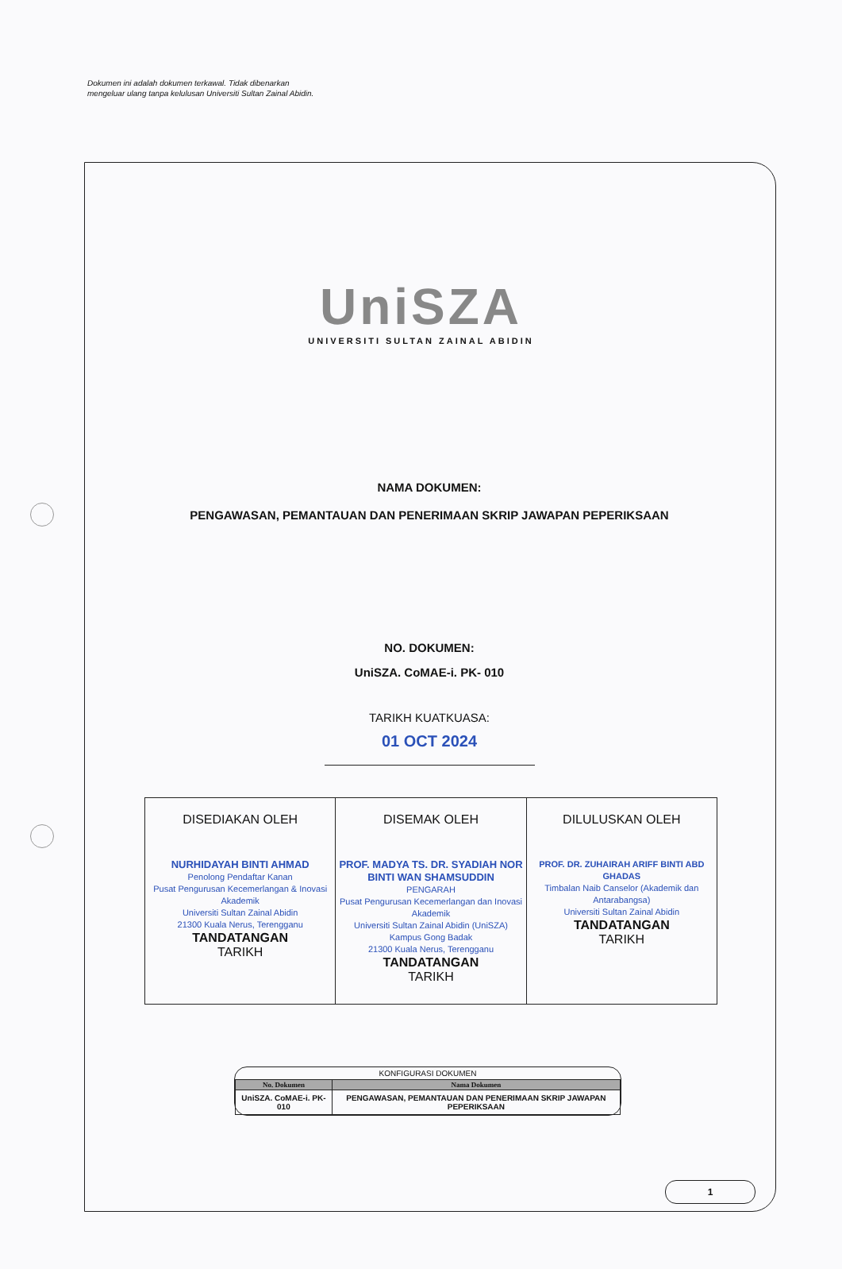Dokumen ini adalah dokumen terkawal. Tidak dibenarkan
mengeluar ulang tanpa kelulusan Universiti Sultan Zainal Abidin.
UniSZA
UNIVERSITI SULTAN ZAINAL ABIDIN
NAMA DOKUMEN:
PENGAWASAN, PEMANTAUAN DAN PENERIMAAN SKRIP JAWAPAN PEPERIKSAAN
NO. DOKUMEN:
UniSZA. CoMAE-i. PK- 010
TARIKH KUATKUASA:
01 OCT 2024
| DISEDIAKAN OLEH NURHIDAYAH BINTI AHMAD Penolong Pendaftar Kanan Pusat Pengurusan Kecemerlangan & Inovasi Akademik Universiti Sultan Zainal Abidin 21300 Kuala Nerus, Terengganu TANDATANGAN TARIKH | DISEMAK OLEH PROF. MADYA TS. DR. SYADIAH NOR BINTI WAN SHAMSUDDIN PENGARAH Pusat Pengurusan Kecemerlangan dan Inovasi Akademik Universiti Sultan Zainal Abidin (UniSZA) Kampus Gong Badak 21300 Kuala Nerus, Terengganu TANDATANGAN TARIKH | DILULUSKAN OLEH PROF. DR. ZUHAIRAH ARIFF BINTI ABD GHADAS Timbalan Naib Canselor (Akademik dan Antarabangsa) Universiti Sultan Zainal Abidin TANDATANGAN TARIKH |
KONFIGURASI DOKUMEN
| No. Dokumen | Nama Dokumen |
| --- | --- |
| UniSZA. CoMAE-i. PK- 010 | PENGAWASAN, PEMANTAUAN DAN PENERIMAAN SKRIP JAWAPAN PEPERIKSAAN |
1